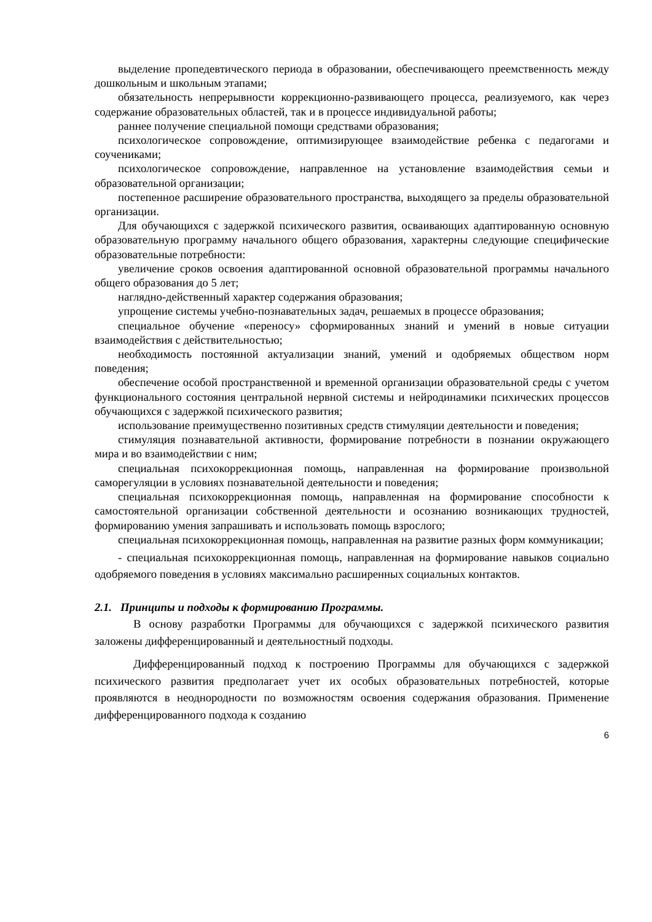выделение пропедевтического периода в образовании, обеспечивающего преемственность между дошкольным и школьным этапами;
обязательность непрерывности коррекционно-развивающего процесса, реализуемого, как через содержание образовательных областей, так и в процессе индивидуальной работы;
раннее получение специальной помощи средствами образования;
психологическое сопровождение, оптимизирующее взаимодействие ребенка с педагогами и соучениками;
психологическое сопровождение, направленное на установление взаимодействия семьи и образовательной организации;
постепенное расширение образовательного пространства, выходящего за пределы образовательной организации.
Для обучающихся с задержкой психического развития, осваивающих адаптированную основную образовательную программу начального общего образования, характерны следующие специфические образовательные потребности:
увеличение сроков освоения адаптированной основной образовательной программы начального общего образования до 5 лет;
наглядно-действенный характер содержания образования;
упрощение системы учебно-познавательных задач, решаемых в процессе образования;
специальное обучение «переносу» сформированных знаний и умений в новые ситуации взаимодействия с действительностью;
необходимость постоянной актуализации знаний, умений и одобряемых обществом норм поведения;
обеспечение особой пространственной и временной организации образовательной среды с учетом функционального состояния центральной нервной системы и нейродинамики психических процессов обучающихся с задержкой психического развития;
использование преимущественно позитивных средств стимуляции деятельности и поведения;
стимуляция познавательной активности, формирование потребности в познании окружающего мира и во взаимодействии с ним;
специальная психокоррекционная помощь, направленная на формирование произвольной саморегуляции в условиях познавательной деятельности и поведения;
специальная психокоррекционная помощь, направленная на формирование способности к самостоятельной организации собственной деятельности и осознанию возникающих трудностей, формированию умения запрашивать и использовать помощь взрослого;
специальная психокоррекционная помощь, направленная на развитие разных форм коммуникации;
- специальная психокоррекционная помощь, направленная на формирование навыков социально одобряемого поведения в условиях максимально расширенных социальных контактов.
2.1. Принципы и подходы к формированию Программы.
В основу разработки Программы для обучающихся с задержкой психического развития заложены дифференцированный и деятельностный подходы.
Дифференцированный подход к построению Программы для обучающихся с задержкой психического развития предполагает учет их особых образовательных потребностей, которые проявляются в неоднородности по возможностям освоения содержания образования. Применение дифференцированного подхода к созданию
6